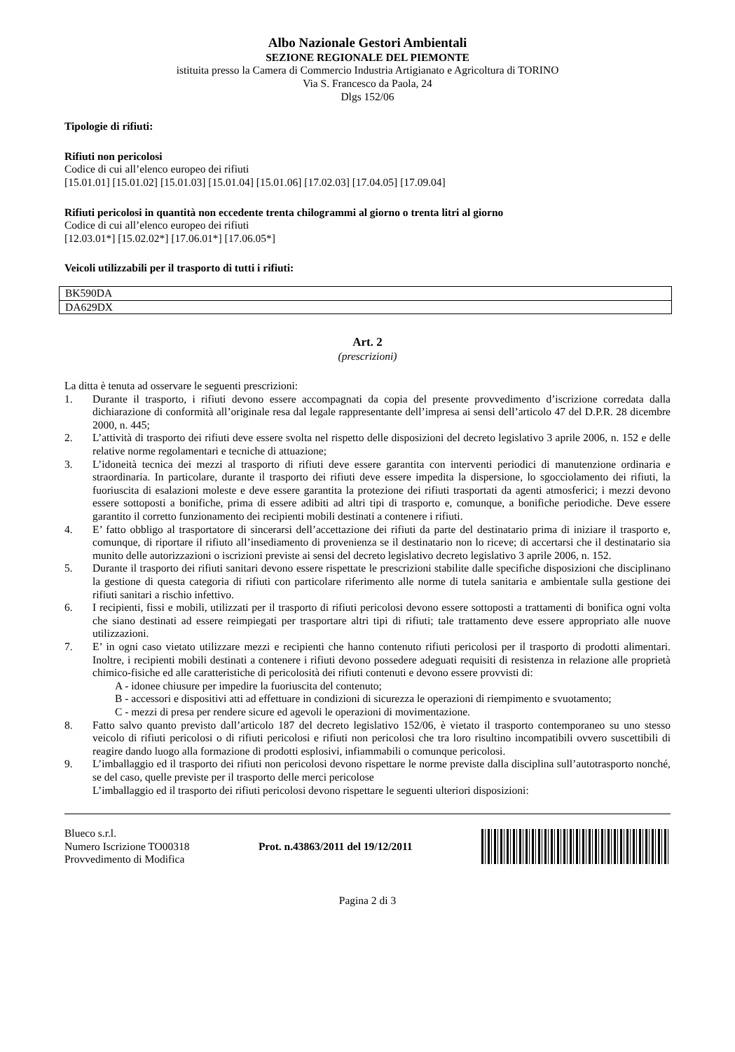Albo Nazionale Gestori Ambientali
SEZIONE REGIONALE DEL PIEMONTE
istituita presso la Camera di Commercio Industria Artigianato e Agricoltura di TORINO
Via S. Francesco da Paola, 24
Dlgs 152/06
Tipologie di rifiuti:
Rifiuti non pericolosi
Codice di cui all’elenco europeo dei rifiuti
[15.01.01] [15.01.02] [15.01.03] [15.01.04] [15.01.06] [17.02.03] [17.04.05] [17.09.04]
Rifiuti pericolosi in quantità non eccedente trenta chilogrammi al giorno o trenta litri al giorno
Codice di cui all’elenco europeo dei rifiuti
[12.03.01*] [15.02.02*] [17.06.01*] [17.06.05*]
Veicoli utilizzabili per il trasporto di tutti i rifiuti:
| BK590DA |
| DA629DX |
Art. 2
(prescrizioni)
La ditta è tenuta ad osservare le seguenti prescrizioni:
1. Durante il trasporto, i rifiuti devono essere accompagnati da copia del presente provvedimento d’iscrizione corredata dalla dichiarazione di conformità all’originale resa dal legale rappresentante dell’impresa ai sensi dell’articolo 47 del D.P.R. 28 dicembre 2000, n. 445;
2. L’attività di trasporto dei rifiuti deve essere svolta nel rispetto delle disposizioni del decreto legislativo 3 aprile 2006, n. 152 e delle relative norme regolamentari e tecniche di attuazione;
3. L’idoneità tecnica dei mezzi al trasporto di rifiuti deve essere garantita con interventi periodici di manutenzione ordinaria e straordinaria. In particolare, durante il trasporto dei rifiuti deve essere impedita la dispersione, lo sgocciolamento dei rifiuti, la fuoriuscita di esalazioni moleste e deve essere garantita la protezione dei rifiuti trasportati da agenti atmosferici; i mezzi devono essere sottoposti a bonifiche, prima di essere adibiti ad altri tipi di trasporto e, comunque, a bonifiche periodiche. Deve essere garantito il corretto funzionamento dei recipienti mobili destinati a contenere i rifiuti.
4. E’ fatto obbligo al trasportatore di sincerarsi dell’accettazione dei rifiuti da parte del destinatario prima di iniziare il trasporto e, comunque, di riportare il rifiuto all’insediamento di provenienza se il destinatario non lo riceve; di accertarsi che il destinatario sia munito delle autorizzazioni o iscrizioni previste ai sensi del decreto legislativo decreto legislativo 3 aprile 2006, n. 152.
5. Durante il trasporto dei rifiuti sanitari devono essere rispettate le prescrizioni stabilite dalle specifiche disposizioni che disciplinano la gestione di questa categoria di rifiuti con particolare riferimento alle norme di tutela sanitaria e ambientale sulla gestione dei rifiuti sanitari a rischio infettivo.
6. I recipienti, fissi e mobili, utilizzati per il trasporto di rifiuti pericolosi devono essere sottoposti a trattamenti di bonifica ogni volta che siano destinati ad essere reimpiegati per trasportare altri tipi di rifiuti; tale trattamento deve essere appropriato alle nuove utilizzazioni.
7. E’ in ogni caso vietato utilizzare mezzi e recipienti che hanno contenuto rifiuti pericolosi per il trasporto di prodotti alimentari. Inoltre, i recipienti mobili destinati a contenere i rifiuti devono possedere adeguati requisiti di resistenza in relazione alle proprietà chimico-fisiche ed alle caratteristiche di pericolosità dei rifiuti contenuti e devono essere provvisti di:
A - idonee chiusure per impedire la fuoriuscita del contenuto;
B - accessori e dispositivi atti ad effettuare in condizioni di sicurezza le operazioni di riempimento e svuotamento;
C - mezzi di presa per rendere sicure ed agevoli le operazioni di movimentazione.
8. Fatto salvo quanto previsto dall’articolo 187 del decreto legislativo 152/06, è vietato il trasporto contemporaneo su uno stesso veicolo di rifiuti pericolosi o di rifiuti pericolosi e rifiuti non pericolosi che tra loro risultino incompatibili ovvero suscettibili di reagire dando luogo alla formazione di prodotti esplosivi, infiammabili o comunque pericolosi.
9. L’imballaggio ed il trasporto dei rifiuti non pericolosi devono rispettare le norme previste dalla disciplina sull’autotrasporto nonché, se del caso, quelle previste per il trasporto delle merci pericolose
L’imballaggio ed il trasporto dei rifiuti pericolosi devono rispettare le seguenti ulteriori disposizioni:
Blueco s.r.l.
Numero Iscrizione TO00318
Provvedimento di Modifica
Prot. n.43863/2011 del 19/12/2011
Pagina 2 di 3